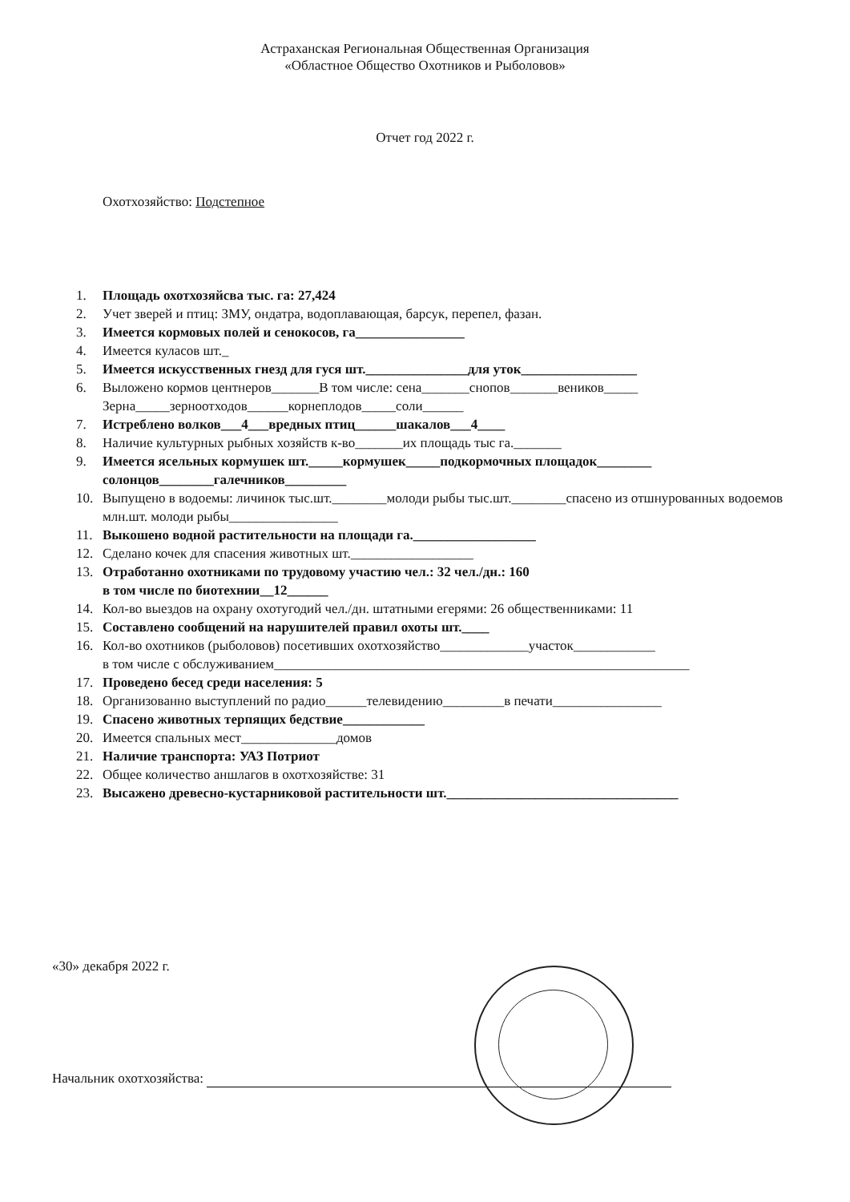Астраханская Региональная Общественная Организация
«Областное Общество Охотников и Рыболовов»
Отчет год 2022 г.
Охотхозяйство: Подстепное
1. Площадь охотхозяйсва тыс. га: 27,424
2. Учет зверей и птиц: ЗМУ, ондатра, водоплавающая, барсук, перепел, фазан.
3. Имеется кормовых полей и сенокосов, га________________
4. Имеется куласов шт._
5. Имеется искусственных гнезд для гуся шт._______________для уток_________________
6. Выложено кормов центнеров_______В том числе: сена_______снопов_______веников_____
Зерна_____зерноотходов______корнеплодов_____соли______
7. Истреблено волков___4___вредных птиц______шакалов___4____
8. Наличие культурных рыбных хозяйств к-во_______их площадь тыс га._______
9. Имеется ясельных кормушек шт._____кормушек_____подкормочных площадок________
солонцов________галечников_________
10. Выпущено в водоемы: личинок тыс.шт.________молоди рыбы тыс.шт.________спасено из отшнурованных водоемов млн.шт. молоди рыбы________________
11. Выкошено водной растительности на площади га.__________________
12. Сделано кочек для спасения животных шт.__________________
13. Отработанно охотниками по трудовому участию чел.: 32 чел./дн.: 160
в том числе по биотехнии__12______
14. Кол-во выездов на охрану охотугодий чел./дн. штатными егерями: 26 общественниками: 11
15. Составлено сообщений на нарушителей правил охоты шт.____
16. Кол-во охотников (рыболовов) посетивших охотхозяйство_____________участок____________
в том числе с обслуживанием_____________________________________________________________
17. Проведено бесед среди населения: 5
18. Организованно выступлений по радио______телевидению_________в печати________________
19. Спасено животных терпящих бедствие____________
20. Имеется спальных мест______________домов
21. Наличие транспорта: УАЗ Потриот
22. Общее количество аншлагов в охотхозяйстве: 31
23. Высажено древесно-кустарниковой растительности шт.__________________________________
«30» декабря 2022 г.
Начальник охотхозяйства: